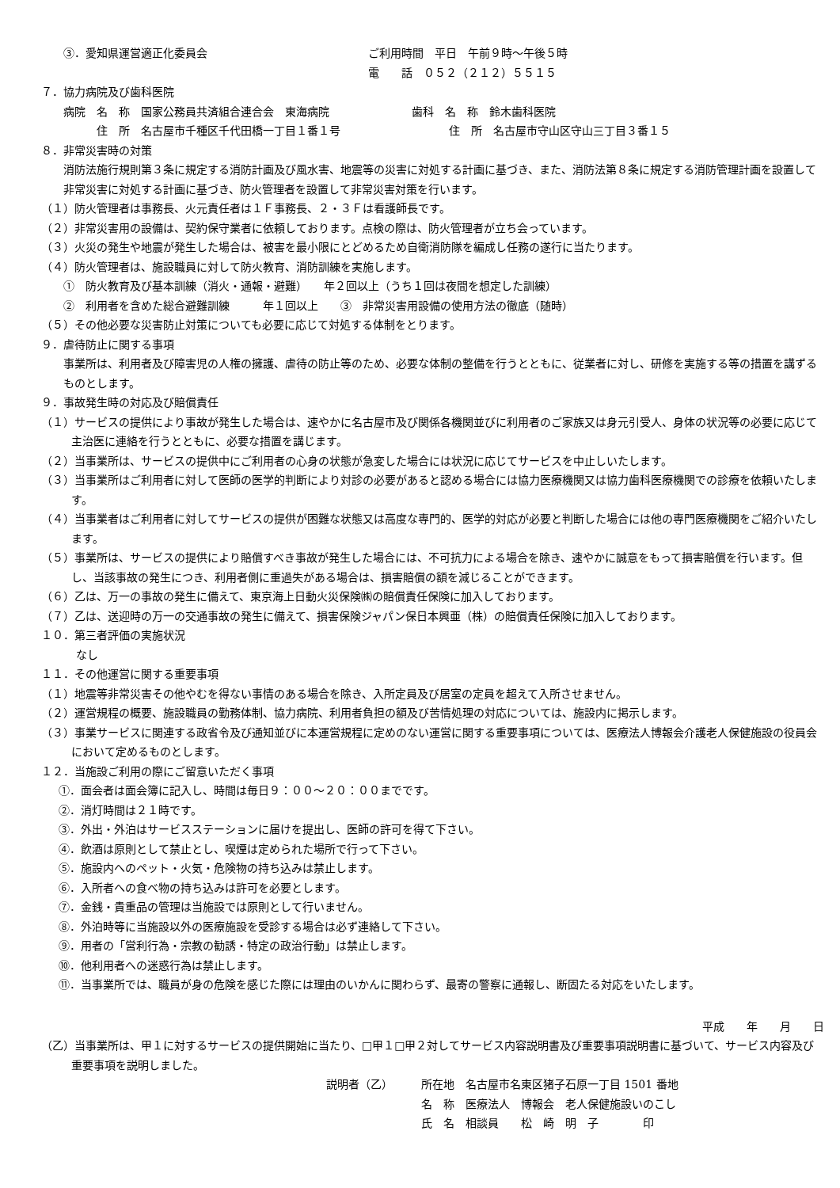③．愛知県運営適正化委員会 ご利用時間　平日　午前９時～午後５時
電　　話　０５２（２１２）５５１５
７．協力病院及び歯科医院
病院　名　称　国家公務員共済組合連合会　東海病院 歯科　名　称　鈴木歯科医院
住　所　名古屋市千種区千代田橋一丁目１番１号 住　所　名古屋市守山区守山三丁目３番１５
８．非常災害時の対策
消防法施行規則第３条に規定する消防計画及び風水害、地震等の災害に対処する計画に基づき、また、消防法第８条に規定する消防管理計画を設置して非常災害に対処する計画に基づき、防火管理者を設置して非常災害対策を行います。
（１）防火管理者は事務長、火元責任者は１Ｆ事務長、２・３Ｆは看護師長です。
（２）非常災害用の設備は、契約保守業者に依頼しております。点検の際は、防火管理者が立ち会っています。
（３）火災の発生や地震が発生した場合は、被害を最小限にとどめるため自衛消防隊を編成し任務の遂行に当たります。
（４）防火管理者は、施設職員に対して防火教育、消防訓練を実施します。
①　防火教育及び基本訓練（消火・通報・避難）　　年２回以上（うち１回は夜間を想定した訓練）
②　利用者を含めた総合避難訓練　　　年１回以上　　③　非常災害用設備の使用方法の徹底（随時）
（５）その他必要な災害防止対策についても必要に応じて対処する体制をとります。
９．虐待防止に関する事項
事業所は、利用者及び障害児の人権の擁護、虐待の防止等のため、必要な体制の整備を行うとともに、従業者に対し、研修を実施する等の措置を講ずるものとします。
９．事故発生時の対応及び賠償責任
（１）サービスの提供により事故が発生した場合は、速やかに名古屋市及び関係各機関並びに利用者のご家族又は身元引受人、身体の状況等の必要に応じて主治医に連絡を行うとともに、必要な措置を講じます。
（２）当事業所は、サービスの提供中にご利用者の心身の状態が急変した場合には状況に応じてサービスを中止しいたします。
（３）当事業所はご利用者に対して医師の医学的判断により対診の必要があると認める場合には協力医療機関又は協力歯科医療機関での診療を依頼いたします。
（４）当事業者はご利用者に対してサービスの提供が困難な状態又は高度な専門的、医学的対応が必要と判断した場合には他の専門医療機関をご紹介いたします。
（５）事業所は、サービスの提供により賠償すべき事故が発生した場合には、不可抗力による場合を除き、速やかに誠意をもって損害賠償を行います。但し、当該事故の発生につき、利用者側に重過失がある場合は、損害賠償の額を減じることができます。
（６）乙は、万一の事故の発生に備えて、東京海上日動火災保険㈱の賠償責任保険に加入しております。
（７）乙は、送迎時の万一の交通事故の発生に備えて、損害保険ジャパン保日本興亜（株）の賠償責任保険に加入しております。
１０．第三者評価の実施状況
なし
１１．その他運営に関する重要事項
（１）地震等非常災害その他やむを得ない事情のある場合を除き、入所定員及び居室の定員を超えて入所させません。
（２）運営規程の概要、施設職員の勤務体制、協力病院、利用者負担の額及び苦情処理の対応については、施設内に掲示します。
（３）事業サービスに関連する政省令及び通知並びに本運営規程に定めのない運営に関する重要事項については、医療法人博報会介護老人保健施設の役員会において定めるものとします。
１２．当施設ご利用の際にご留意いただく事項
①．面会者は面会簿に記入し、時間は毎日９：００～２０：００までです。
②．消灯時間は２１時です。
③．外出・外泊はサービスステーションに届けを提出し、医師の許可を得て下さい。
④．飲酒は原則として禁止とし、喫煙は定められた場所で行って下さい。
⑤．施設内へのペット・火気・危険物の持ち込みは禁止します。
⑥．入所者への食べ物の持ち込みは許可を必要とします。
⑦．金銭・貴重品の管理は当施設では原則として行いません。
⑧．外泊時等に当施設以外の医療施設を受診する場合は必ず連絡して下さい。
⑨．用者の「営利行為・宗教の勧誘・特定の政治行動」は禁止します。
⑩．他利用者への迷惑行為は禁止します。
⑪．当事業所では、職員が身の危険を感じた際には理由のいかんに関わらず、最寄の警察に通報し、断固たる対応をいたします。
平成　　年　　月　　日
（乙）当事業所は、甲１に対するサービスの提供開始に当たり、□甲１□甲２対してサービス内容説明書及び重要事項説明書に基づいて、サービス内容及び重要事項を説明しました。
説明者（乙） 所在地　名古屋市名東区猪子石原一丁目 1501 番地
名　称　医療法人　博報会　老人保健施設いのこし
氏　名　相談員　　松　崎　明　子　　　　印